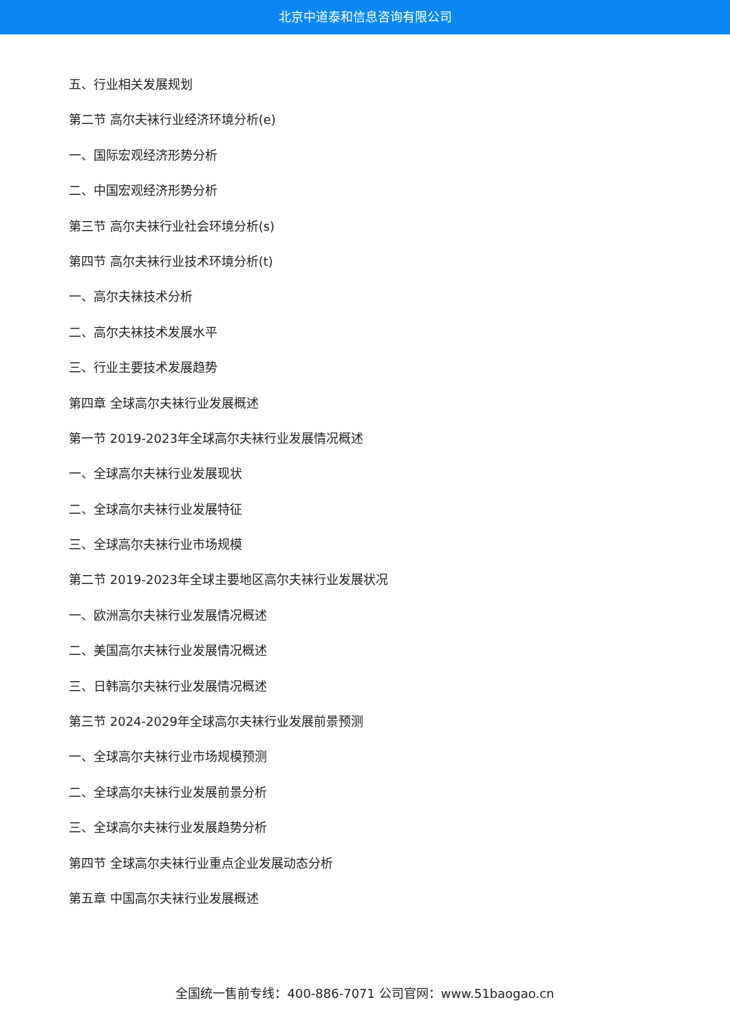北京中道泰和信息咨询有限公司
五、行业相关发展规划
第二节 高尔夫袜行业经济环境分析(e)
一、国际宏观经济形势分析
二、中国宏观经济形势分析
第三节 高尔夫袜行业社会环境分析(s)
第四节 高尔夫袜行业技术环境分析(t)
一、高尔夫袜技术分析
二、高尔夫袜技术发展水平
三、行业主要技术发展趋势
第四章 全球高尔夫袜行业发展概述
第一节 2019-2023年全球高尔夫袜行业发展情况概述
一、全球高尔夫袜行业发展现状
二、全球高尔夫袜行业发展特征
三、全球高尔夫袜行业市场规模
第二节 2019-2023年全球主要地区高尔夫袜行业发展状况
一、欧洲高尔夫袜行业发展情况概述
二、美国高尔夫袜行业发展情况概述
三、日韩高尔夫袜行业发展情况概述
第三节 2024-2029年全球高尔夫袜行业发展前景预测
一、全球高尔夫袜行业市场规模预测
二、全球高尔夫袜行业发展前景分析
三、全球高尔夫袜行业发展趋势分析
第四节 全球高尔夫袜行业重点企业发展动态分析
第五章 中国高尔夫袜行业发展概述
全国统一售前专线：400-886-7071 公司官网：www.51baogao.cn